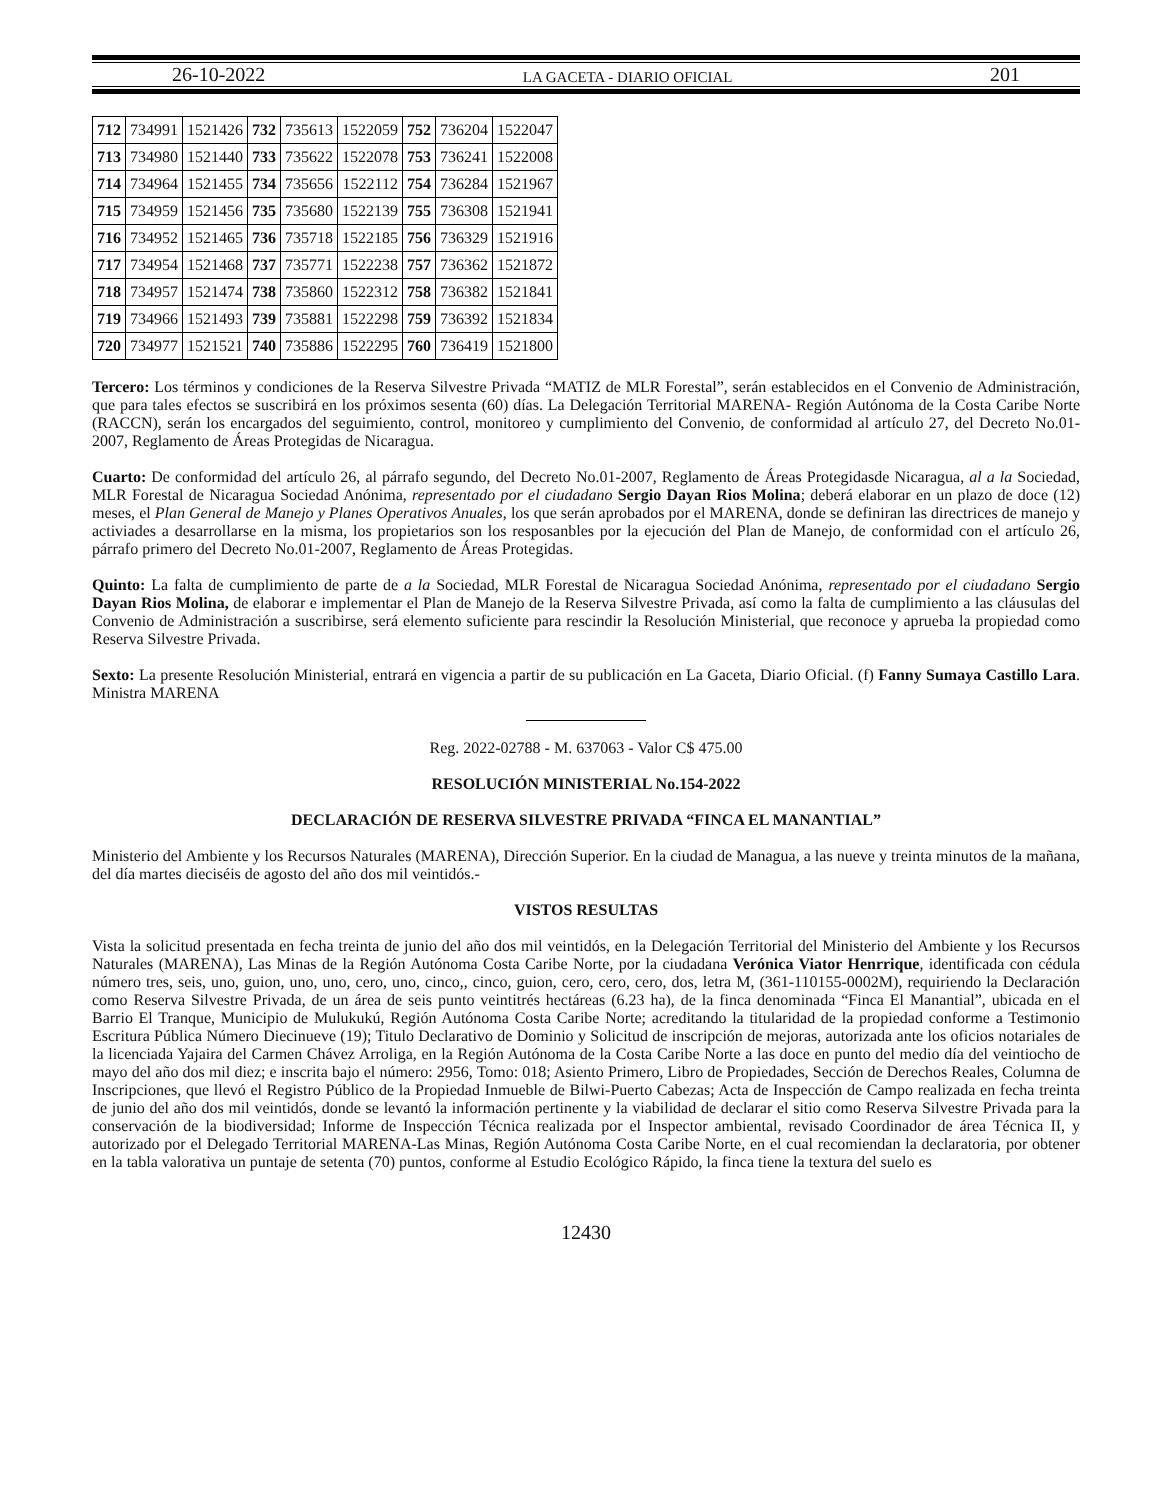26-10-2022 LA GACETA - DIARIO OFICIAL 201
| 712 | 734991 | 1521426 | 732 | 735613 | 1522059 | 752 | 736204 | 1522047 |
| 713 | 734980 | 1521440 | 733 | 735622 | 1522078 | 753 | 736241 | 1522008 |
| 714 | 734964 | 1521455 | 734 | 735656 | 1522112 | 754 | 736284 | 1521967 |
| 715 | 734959 | 1521456 | 735 | 735680 | 1522139 | 755 | 736308 | 1521941 |
| 716 | 734952 | 1521465 | 736 | 735718 | 1522185 | 756 | 736329 | 1521916 |
| 717 | 734954 | 1521468 | 737 | 735771 | 1522238 | 757 | 736362 | 1521872 |
| 718 | 734957 | 1521474 | 738 | 735860 | 1522312 | 758 | 736382 | 1521841 |
| 719 | 734966 | 1521493 | 739 | 735881 | 1522298 | 759 | 736392 | 1521834 |
| 720 | 734977 | 1521521 | 740 | 735886 | 1522295 | 760 | 736419 | 1521800 |
Tercero: Los términos y condiciones de la Reserva Silvestre Privada “MATIZ de MLR Forestal”, serán establecidos en el Convenio de Administración, que para tales efectos se suscribirá en los próximos sesenta (60) días. La Delegación Territorial MARENA- Región Autónoma de la Costa Caribe Norte (RACCN), serán los encargados del seguimiento, control, monitoreo y cumplimiento del Convenio, de conformidad al artículo 27, del Decreto No.01-2007, Reglamento de Áreas Protegidas de Nicaragua.
Cuarto: De conformidad del artículo 26, al párrafo segundo, del Decreto No.01-2007, Reglamento de Áreas Protegidasde Nicaragua, al a la Sociedad, MLR Forestal de Nicaragua Sociedad Anónima, representado por el ciudadano Sergio Dayan Rios Molina; deberá elaborar en un plazo de doce (12) meses, el Plan General de Manejo y Planes Operativos Anuales, los que serán aprobados por el MARENA, donde se definiran las directrices de manejo y activiades a desarrollarse en la misma, los propietarios son los resposanbles por la ejecución del Plan de Manejo, de conformidad con el artículo 26, párrafo primero del Decreto No.01-2007, Reglamento de Áreas Protegidas.
Quinto: La falta de cumplimiento de parte de a la Sociedad, MLR Forestal de Nicaragua Sociedad Anónima, representado por el ciudadano Sergio Dayan Rios Molina, de elaborar e implementar el Plan de Manejo de la Reserva Silvestre Privada, así como la falta de cumplimiento a las cláusulas del Convenio de Administración a suscribirse, será elemento suficiente para rescindir la Resolución Ministerial, que reconoce y aprueba la propiedad como Reserva Silvestre Privada.
Sexto: La presente Resolución Ministerial, entrará en vigencia a partir de su publicación en La Gaceta, Diario Oficial. (f) Fanny Sumaya Castillo Lara. Ministra MARENA
Reg. 2022-02788 - M. 637063 - Valor C$ 475.00
RESOLUCIÓN MINISTERIAL No.154-2022
DECLARACIÓN DE RESERVA SILVESTRE PRIVADA “FINCA EL MANANTIAL”
Ministerio del Ambiente y los Recursos Naturales (MARENA), Dirección Superior. En la ciudad de Managua, a las nueve y treinta minutos de la mañana, del día martes dieciséis de agosto del año dos mil veintidós.-
VISTOS RESULTAS
Vista la solicitud presentada en fecha treinta de junio del año dos mil veintidós, en la Delegación Territorial del Ministerio del Ambiente y los Recursos Naturales (MARENA), Las Minas de la Región Autónoma Costa Caribe Norte, por la ciudadana Verónica Viator Henrrique, identificada con cédula número tres, seis, uno, guion, uno, uno, cero, uno, cinco,, cinco, guion, cero, cero, cero, dos, letra M, (361-110155-0002M), requiriendo la Declaración como Reserva Silvestre Privada, de un área de seis punto veintitrés hectáreas (6.23 ha), de la finca denominada “Finca El Manantial”, ubicada en el Barrio El Tranque, Municipio de Mulukukú, Región Autónoma Costa Caribe Norte; acreditando la titularidad de la propiedad conforme a Testimonio Escritura Pública Número Diecinueve (19); Titulo Declarativo de Dominio y Solicitud de inscripción de mejoras, autorizada ante los oficios notariales de la licenciada Yajaira del Carmen Chávez Arroliga, en la Región Autónoma de la Costa Caribe Norte a las doce en punto del medio día del veintiocho de mayo del año dos mil diez; e inscrita bajo el número: 2956, Tomo: 018; Asiento Primero, Libro de Propiedades, Sección de Derechos Reales, Columna de Inscripciones, que llevó el Registro Público de la Propiedad Inmueble de Bilwi-Puerto Cabezas; Acta de Inspección de Campo realizada en fecha treinta de junio del año dos mil veintidós, donde se levantó la información pertinente y la viabilidad de declarar el sitio como Reserva Silvestre Privada para la conservación de la biodiversidad; Informe de Inspección Técnica realizada por el Inspector ambiental, revisado Coordinador de área Técnica II, y autorizado por el Delegado Territorial MARENA-Las Minas, Región Autónoma Costa Caribe Norte, en el cual recomiendan la declaratoria, por obtener en la tabla valorativa un puntaje de setenta (70) puntos, conforme al Estudio Ecológico Rápido, la finca tiene la textura del suelo es
12430